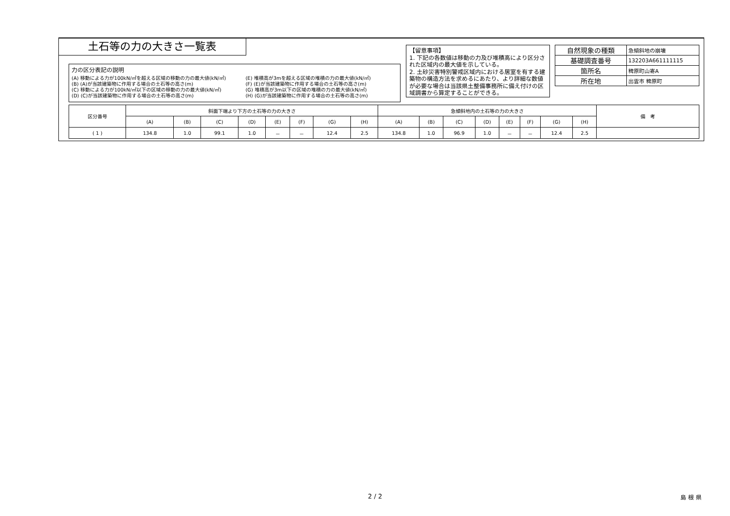土石等の力の大きさ一覧表
力の区分表記の説明
(A) 移動による力が100kN/㎡を超える区域の移動の力の最大値(kN/㎡)
(B) (A)が当該建築物に作用する場合の土石等の高さ(m)
(C) 移動による力が100kN/㎡以下の区域の移動の力の最大値(kN/㎡)
(D) (C)が当該建築物に作用する場合の土石等の高さ(m)
(E) 堆積高が3mを超える区域の堆積の力の最大値(kN/㎡)
(F) (E)が当該建築物に作用する場合の土石等の高さ(m)
(G) 堆積高が3m以下の区域の堆積の力の最大値(kN/㎡)
(H) (G)が当該建築物に作用する場合の土石等の高さ(m)
【留意事項】
1. 下記の各数値は移動の力及び堆積高により区分された区域内の最大値を示している。
2. 土砂災害特別警戒区域内における居室を有する建築物の構造方法を求めるにあたり、より詳細な数値が必要な場合は当該県土整備事務所に備え付けの区域調書から算定することができる。
| 自然現象の種類 | 急傾斜地の崩壊 |
| 基礎調査番号 | 132203A661111115 |
| 箇所名 | 稗原町山寄A |
| 所在地 | 出雲市 稗原町 |
| 区分番号 | 斜面下端より下方の土石等の力の大きさ | | | | | | | | 急傾斜地内の土石等の力の大きさ | | | | | | | | 備 考 |
| --- | --- | --- | --- | --- | --- | --- | --- | --- | --- | --- | --- | --- | --- | --- | --- | --- | --- |
| | (A) | (B) | (C) | (D) | (E) | (F) | (G) | (H) | (A) | (B) | (C) | (D) | (E) | (F) | (G) | (H) | |
| ( 1 ) | 134.8 | 1.0 | 99.1 | 1.0 | － | － | 12.4 | 2.5 | 134.8 | 1.0 | 96.9 | 1.0 | － | － | 12.4 | 2.5 | |
2 / 2 島 根 県